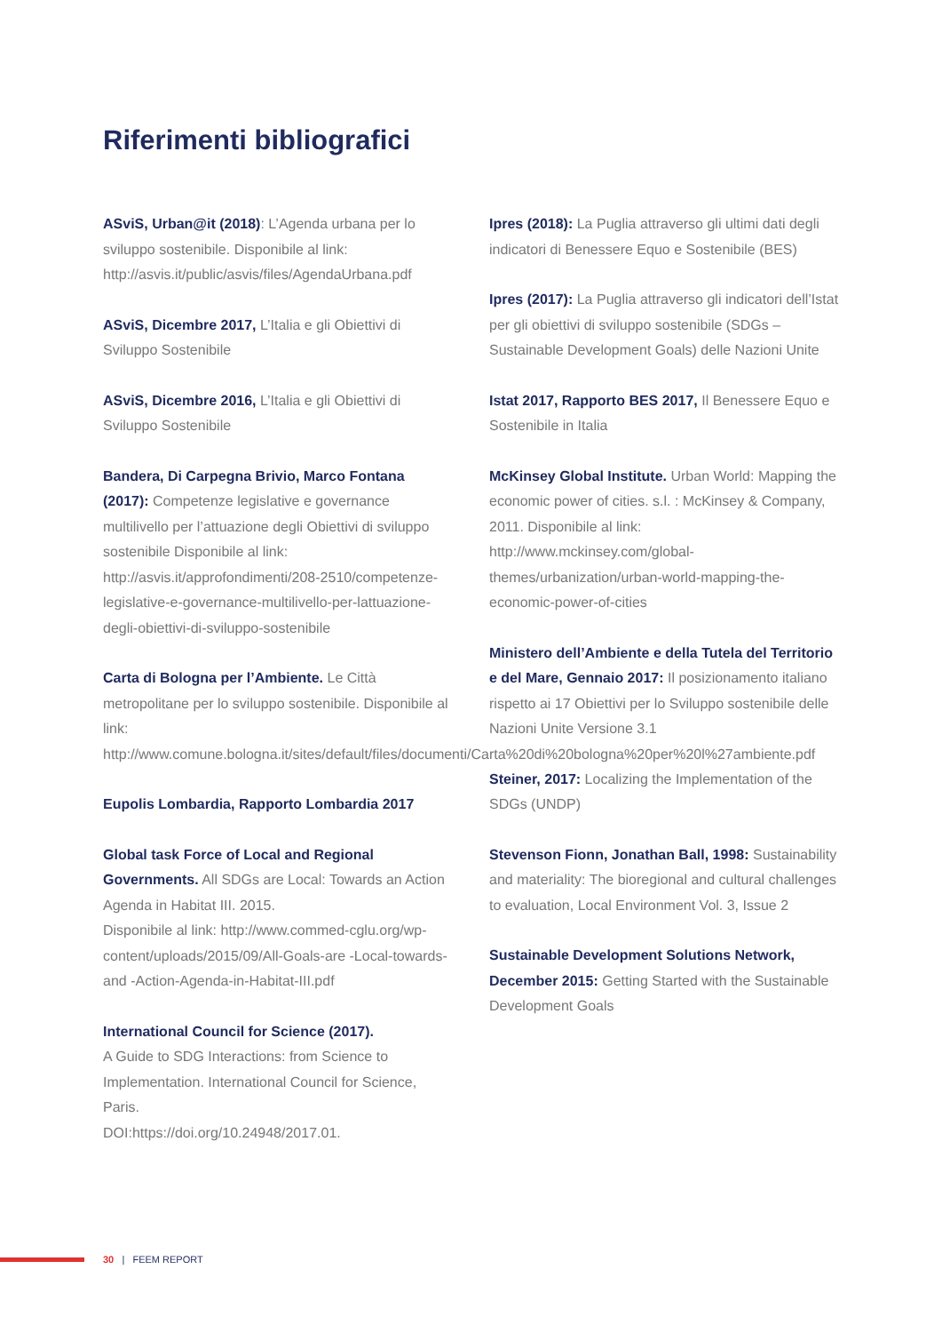Riferimenti bibliografici
ASviS, Urban@it (2018): L’Agenda urbana per lo sviluppo sostenibile. Disponibile al link: http://asvis.it/public/asvis/files/AgendaUrbana.pdf
ASviS, Dicembre 2017, L’Italia e gli Obiettivi di Sviluppo Sostenibile
ASviS, Dicembre 2016, L’Italia e gli Obiettivi di Sviluppo Sostenibile
Bandera, Di Carpegna Brivio, Marco Fontana (2017): Competenze legislative e governance multilivello per l’attuazione degli Obiettivi di sviluppo sostenibile Disponibile al link: http://asvis.it/approfondimenti/208-2510/competenze-legislative-e-governance-multilivello-per-lattuazione-degli-obiettivi-di-sviluppo-sostenibile
Carta di Bologna per l’Ambiente. Le Città metropolitane per lo sviluppo sostenibile. Disponibile al link: http://www.comune.bologna.it/sites/default/files/documenti/Carta%20di%20bologna%20per%20l%27ambiente.pdf
Eupolis Lombardia, Rapporto Lombardia 2017
Global task Force of Local and Regional Governments. All SDGs are Local: Towards an Action Agenda in Habitat III. 2015.
Disponibile al link: http://www.commed-cglu.org/wp-content/uploads/2015/09/All-Goals-are -Local-towards-and -Action-Agenda-in-Habitat-III.pdf
International Council for Science (2017).
A Guide to SDG Interactions: from Science to Implementation. International Council for Science, Paris.
DOI:https://doi.org/10.24948/2017.01.
Ipres (2018): La Puglia attraverso gli ultimi dati degli indicatori di Benessere Equo e Sostenibile (BES)
Ipres (2017): La Puglia attraverso gli indicatori dell’Istat per gli obiettivi di sviluppo sostenibile (SDGs – Sustainable Development Goals) delle Nazioni Unite
Istat 2017, Rapporto BES 2017, Il Benessere Equo e Sostenibile in Italia
McKinsey Global Institute. Urban World: Mapping the economic power of cities. s.l. : McKinsey & Company, 2011. Disponibile al link: http://www.mckinsey.com/global-themes/urbanization/urban-world-mapping-the-economic-power-of-cities
Ministero dell’Ambiente e della Tutela del Territorio e del Mare, Gennaio 2017: Il posizionamento italiano rispetto ai 17 Obiettivi per lo Sviluppo sostenibile delle Nazioni Unite Versione 3.1
Steiner, 2017: Localizing the Implementation of the SDGs (UNDP)
Stevenson Fionn, Jonathan Ball, 1998: Sustainability and materiality: The bioregional and cultural challenges to evaluation, Local Environment Vol. 3, Issue 2
Sustainable Development Solutions Network, December 2015: Getting Started with the Sustainable Development Goals
30 | FEEM REPORT